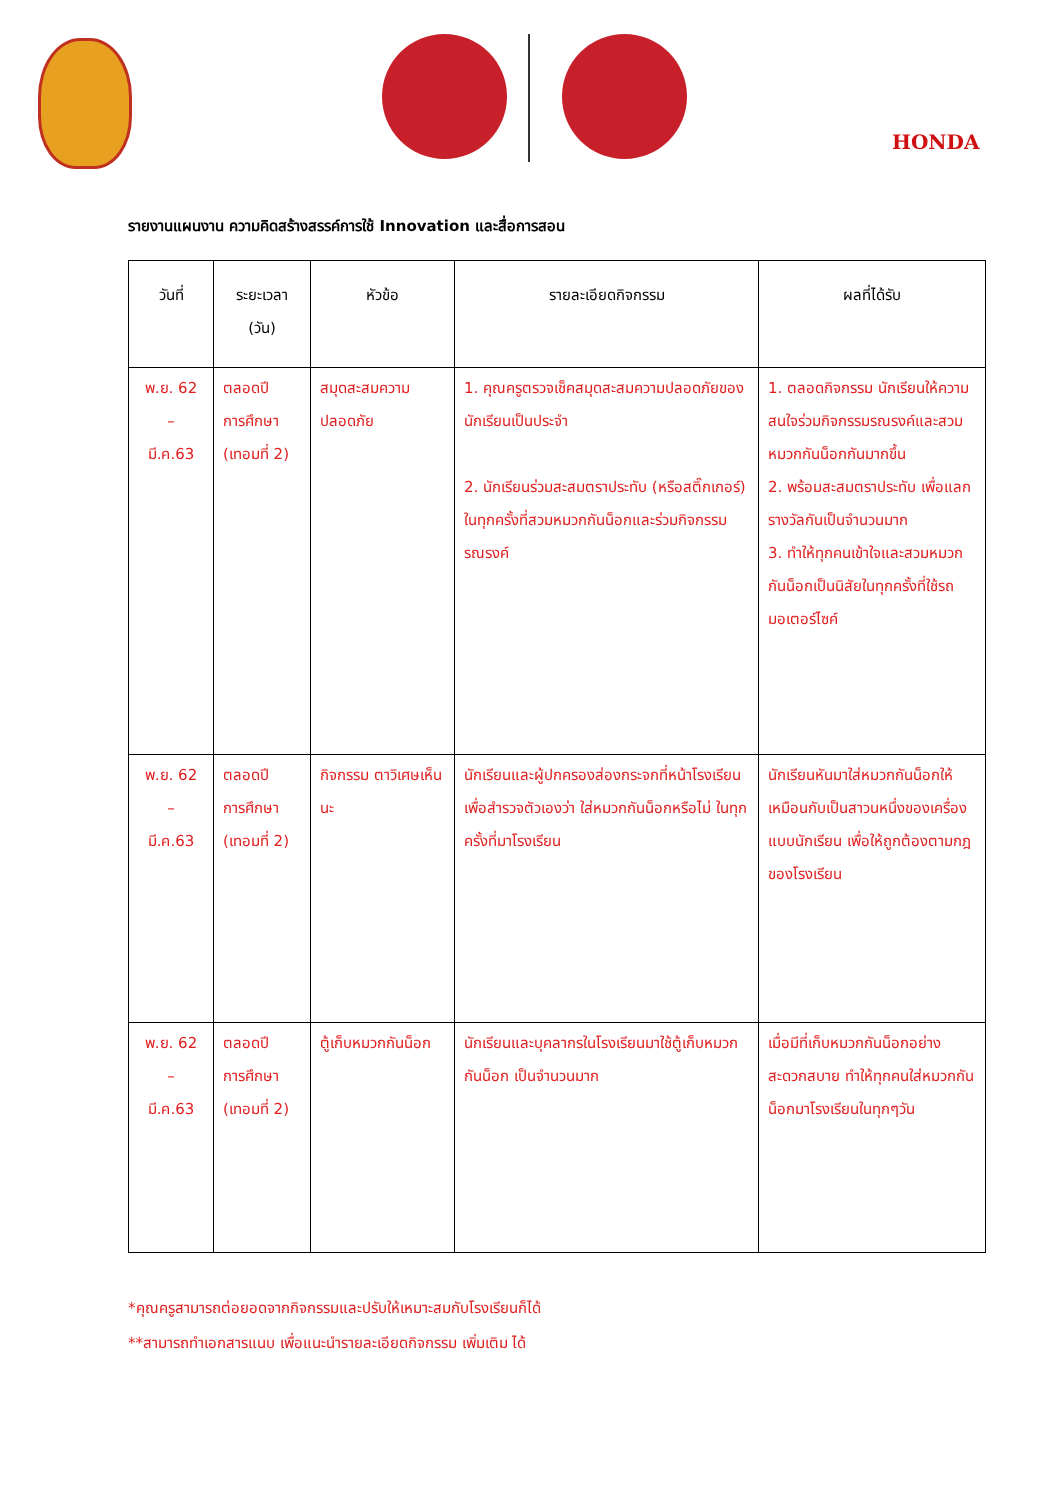HONDA
รายงานแผนงาน ความคิดสร้างสรรค์การใช้ Innovation และสื่อการสอน
| วันที่ | ระยะเวลา (วัน) | หัวข้อ | รายละเอียดกิจกรรม | ผลที่ได้รับ |
| --- | --- | --- | --- | --- |
| พ.ย. 62 – มี.ค.63 | ตลอดปี การศึกษา (เทอมที่ 2) | สมุดสะสมความปลอดภัย | 1. คุณครูตรวจเช็คสมุดสะสมความปลอดภัยของนักเรียนเป็นประจำ 2. นักเรียนร่วมสะสมตราประทับ (หรือสติ๊กเกอร์) ในทุกครั้งที่สวมหมวกกันน็อกและร่วมกิจกรรมรณรงค์ | 1. ตลอดกิจกรรม นักเรียนให้ความสนใจร่วมกิจกรรมรณรงค์และสวมหมวกกันน็อกกันมากขึ้น 2. พร้อมสะสมตราประทับ เพื่อแลกรางวัลกันเป็นจำนวนมาก 3. ทำให้ทุกคนเข้าใจและสวมหมวกกันน็อกเป็นนิสัยในทุกครั้งที่ใช้รถมอเตอร์ไซค์ |
| พ.ย. 62 – มี.ค.63 | ตลอดปี การศึกษา (เทอมที่ 2) | กิจกรรม ตาวิเศษเห็นนะ | นักเรียนและผู้ปกครองส่องกระจกที่หน้าโรงเรียน เพื่อสำรวจตัวเองว่า ใส่หมวกกันน็อกหรือไม่ ในทุกครั้งที่มาโรงเรียน | นักเรียนหันมาใส่หมวกกันน็อกให้เหมือนกับเป็นสาวนหนึ่งของเครื่องแบบนักเรียน เพื่อให้ถูกต้องตามกฎของโรงเรียน |
| พ.ย. 62 – มี.ค.63 | ตลอดปี การศึกษา (เทอมที่ 2) | ตู้เก็บหมวกกันน็อก | นักเรียนและบุคลากรในโรงเรียนมาใช้ตู้เก็บหมวกกันน็อก เป็นจำนวนมาก | เมื่อมีที่เก็บหมวกกันน็อกอย่างสะดวกสบาย ทำให้ทุกคนใส่หมวกกันน็อกมาโรงเรียนในทุกๆวัน |
*คุณครูสามารถต่อยอดจากกิจกรรมและปรับให้เหมาะสมกับโรงเรียนก็ได้
**สามารถทำเอกสารแนบ เพื่อแนะนำรายละเอียดกิจกรรม เพิ่มเติม ได้